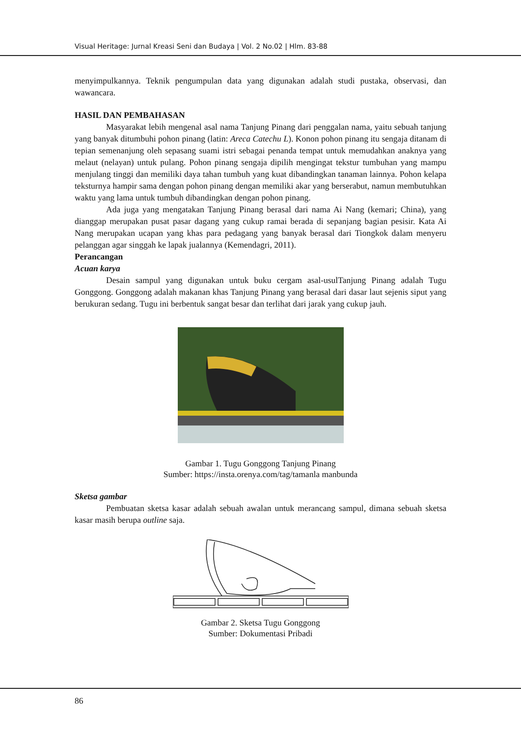Visual Heritage: Jurnal Kreasi Seni dan Budaya | Vol. 2 No.02 | Hlm. 83-88
menyimpulkannya. Teknik pengumpulan data yang digunakan adalah studi pustaka, observasi, dan wawancara.
HASIL DAN PEMBAHASAN
Masyarakat lebih mengenal asal nama Tanjung Pinang dari penggalan nama, yaitu sebuah tanjung yang banyak ditumbuhi pohon pinang (latin: Areca Catechu L). Konon pohon pinang itu sengaja ditanam di tepian semenanjung oleh sepasang suami istri sebagai penanda tempat untuk memudahkan anaknya yang melaut (nelayan) untuk pulang. Pohon pinang sengaja dipilih mengingat tekstur tumbuhan yang mampu menjulang tinggi dan memiliki daya tahan tumbuh yang kuat dibandingkan tanaman lainnya. Pohon kelapa teksturnya hampir sama dengan pohon pinang dengan memiliki akar yang berserabut, namun membutuhkan waktu yang lama untuk tumbuh dibandingkan dengan pohon pinang.
Ada juga yang mengatakan Tanjung Pinang berasal dari nama Ai Nang (kemari; China), yang dianggap merupakan pusat pasar dagang yang cukup ramai berada di sepanjang bagian pesisir. Kata Ai Nang merupakan ucapan yang khas para pedagang yang banyak berasal dari Tiongkok dalam menyeru pelanggan agar singgah ke lapak jualannya (Kemendagri, 2011).
Perancangan
Acuan karya
Desain sampul yang digunakan untuk buku cergam asal-usulTanjung Pinang adalah Tugu Gonggong. Gonggong adalah makanan khas Tanjung Pinang yang berasal dari dasar laut sejenis siput yang berukuran sedang. Tugu ini berbentuk sangat besar dan terlihat dari jarak yang cukup jauh.
Gambar 1. Tugu Gonggong Tanjung Pinang
Sumber: https://insta.orenya.com/tag/tamanla manbunda
Sketsa gambar
Pembuatan sketsa kasar adalah sebuah awalan untuk merancang sampul, dimana sebuah sketsa kasar masih berupa outline saja.
Gambar 2. Sketsa Tugu Gonggong
Sumber: Dokumentasi Pribadi
86